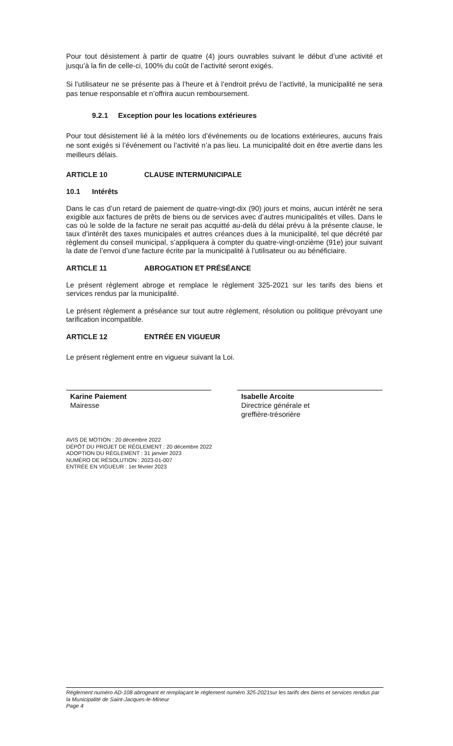Pour tout désistement à partir de quatre (4) jours ouvrables suivant le début d’une activité et jusqu’à la fin de celle-ci, 100% du coût de l’activité seront exigés.
Si l’utilisateur ne se présente pas à l’heure et à l’endroit prévu de l’activité, la municipalité ne sera pas tenue responsable et n’offrira aucun remboursement.
9.2.1 Exception pour les locations extérieures
Pour tout désistement lié à la météo lors d’événements ou de locations extérieures, aucuns frais ne sont exigés si l’événement ou l’activité n’a pas lieu. La municipalité doit en être avertie dans les meilleurs délais.
ARTICLE 10 CLAUSE INTERMUNICIPALE
10.1 Intérêts
Dans le cas d’un retard de paiement de quatre-vingt-dix (90) jours et moins, aucun intérêt ne sera exigible aux factures de prêts de biens ou de services avec d’autres municipalités et villes. Dans le cas où le solde de la facture ne serait pas acquitté au-delà du délai prévu à la présente clause, le taux d’intérêt des taxes municipales et autres créances dues à la municipalité, tel que décrété par règlement du conseil municipal, s’appliquera à compter du quatre-vingt-onzième (91e) jour suivant la date de l’envoi d’une facture écrite par la municipalité à l’utilisateur ou au bénéficiaire.
ARTICLE 11 ABROGATION ET PRÉSÉANCE
Le présent règlement abroge et remplace le règlement 325-2021 sur les tarifs des biens et services rendus par la municipalité.
Le présent règlement a préséance sur tout autre règlement, résolution ou politique prévoyant une tarification incompatible.
ARTICLE 12 ENTRÉE EN VIGUEUR
Le présent règlement entre en vigueur suivant la Loi.
Karine Paiement
Mairesse
Isabelle Arcoite
Directrice générale et
greffière-trésorière
AVIS DE MOTION : 20 décembre 2022
DÉPÔT DU PROJET DE RÈGLEMENT : 20 décembre 2022
ADOPTION DU RÈGLEMENT : 31 janvier 2023
NUMÉRO DE RÉSOLUTION : 2023-01-007
ENTRÉE EN VIGUEUR : 1er février 2023
Règlement numéro AD-108 abrogeant et remplaçant le règlement numéro 325-2021sur les tarifs des biens et services rendus par la Municipalité de Saint-Jacques-le-Mineur
Page 4